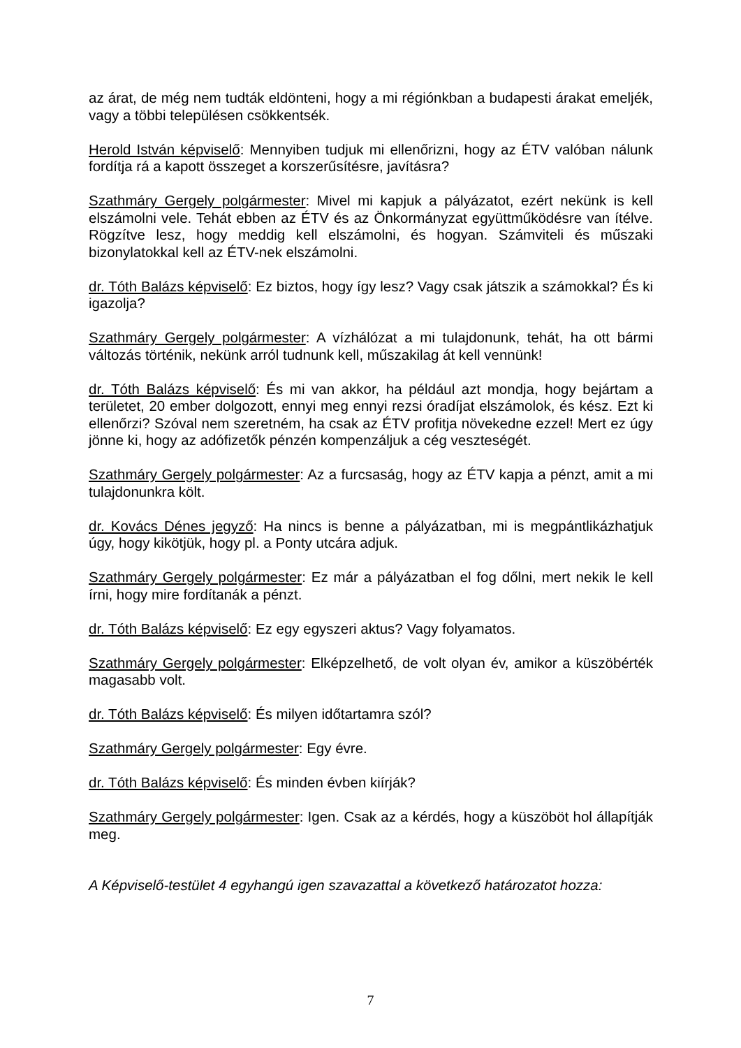az árat, de még nem tudták eldönteni, hogy a mi régiónkban a budapesti árakat emeljék, vagy a többi településen csökkentsék.
Herold István képviselő: Mennyiben tudjuk mi ellenőrizni, hogy az ÉTV valóban nálunk fordítja rá a kapott összeget a korszerűsítésre, javításra?
Szathmáry Gergely polgármester: Mivel mi kapjuk a pályázatot, ezért nekünk is kell elszámolni vele. Tehát ebben az ÉTV és az Önkormányzat együttműködésre van ítélve. Rögzítve lesz, hogy meddig kell elszámolni, és hogyan. Számviteli és műszaki bizonylatokkal kell az ÉTV-nek elszámolni.
dr. Tóth Balázs képviselő: Ez biztos, hogy így lesz? Vagy csak játszik a számokkal? És ki igazolja?
Szathmáry Gergely polgármester: A vízhálózat a mi tulajdonunk, tehát, ha ott bármi változás történik, nekünk arról tudnunk kell, műszakilag át kell vennünk!
dr. Tóth Balázs képviselő: És mi van akkor, ha például azt mondja, hogy bejártam a területet, 20 ember dolgozott, ennyi meg ennyi rezsi óradíjat elszámolok, és kész. Ezt ki ellenőrzi? Szóval nem szeretném, ha csak az ÉTV profitja növekedne ezzel! Mert ez úgy jönne ki, hogy az adófizetők pénzén kompenzáljuk a cég veszteségét.
Szathmáry Gergely polgármester: Az a furcsaság, hogy az ÉTV kapja a pénzt, amit a mi tulajdonunkra költ.
dr. Kovács Dénes jegyző: Ha nincs is benne a pályázatban, mi is megpántlikázhatjuk úgy, hogy kikötjük, hogy pl. a Ponty utcára adjuk.
Szathmáry Gergely polgármester: Ez már a pályázatban el fog dőlni, mert nekik le kell írni, hogy mire fordítanák a pénzt.
dr. Tóth Balázs képviselő: Ez egy egyszeri aktus? Vagy folyamatos.
Szathmáry Gergely polgármester: Elképzelhető, de volt olyan év, amikor a küszöbérték magasabb volt.
dr. Tóth Balázs képviselő: És milyen időtartamra szól?
Szathmáry Gergely polgármester: Egy évre.
dr. Tóth Balázs képviselő: És minden évben kiírják?
Szathmáry Gergely polgármester: Igen. Csak az a kérdés, hogy a küszöböt hol állapítják meg.
A Képviselő-testület 4 egyhangú igen szavazattal a következő határozatot hozza:
7